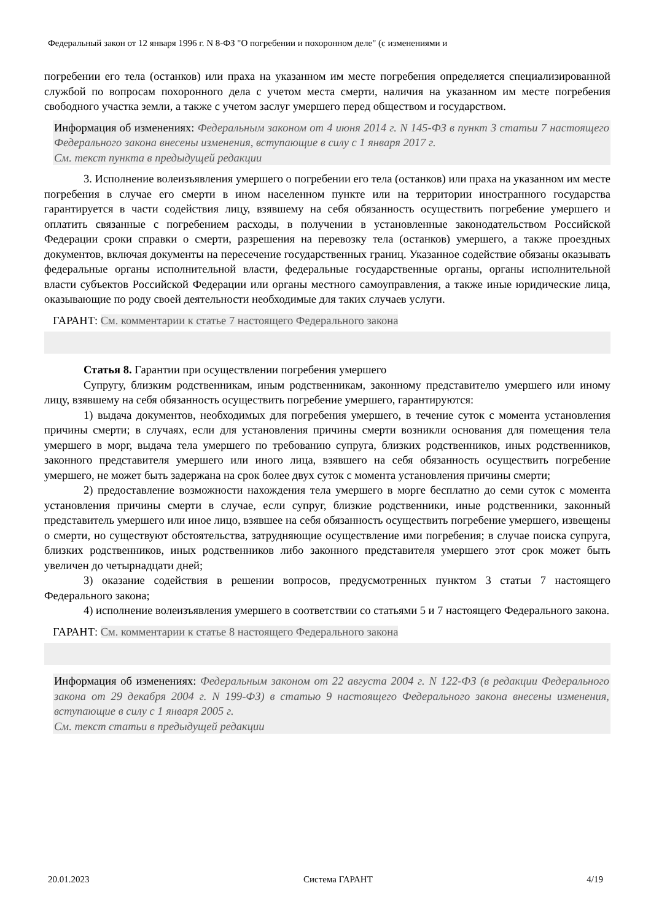Федеральный закон от 12 января 1996 г. N 8-ФЗ "О погребении и похоронном деле" (с изменениями и
погребении его тела (останков) или праха на указанном им месте погребения определяется специализированной службой по вопросам похоронного дела с учетом места смерти, наличия на указанном им месте погребения свободного участка земли, а также с учетом заслуг умершего перед обществом и государством.
Информация об изменениях: Федеральным законом от 4 июня 2014 г. N 145-ФЗ в пункт 3 статьи 7 настоящего Федерального закона внесены изменения, вступающие в силу с 1 января 2017 г.
См. текст пункта в предыдущей редакции
3. Исполнение волеизъявления умершего о погребении его тела (останков) или праха на указанном им месте погребения в случае его смерти в ином населенном пункте или на территории иностранного государства гарантируется в части содействия лицу, взявшему на себя обязанность осуществить погребение умершего и оплатить связанные с погребением расходы, в получении в установленные законодательством Российской Федерации сроки справки о смерти, разрешения на перевозку тела (останков) умершего, а также проездных документов, включая документы на пересечение государственных границ. Указанное содействие обязаны оказывать федеральные органы исполнительной власти, федеральные государственные органы, органы исполнительной власти субъектов Российской Федерации или органы местного самоуправления, а также иные юридические лица, оказывающие по роду своей деятельности необходимые для таких случаев услуги.
ГАРАНТ: См. комментарии к статье 7 настоящего Федерального закона
Статья 8. Гарантии при осуществлении погребения умершего
Супругу, близким родственникам, иным родственникам, законному представителю умершего или иному лицу, взявшему на себя обязанность осуществить погребение умершего, гарантируются:
1) выдача документов, необходимых для погребения умершего, в течение суток с момента установления причины смерти; в случаях, если для установления причины смерти возникли основания для помещения тела умершего в морг, выдача тела умершего по требованию супруга, близких родственников, иных родственников, законного представителя умершего или иного лица, взявшего на себя обязанность осуществить погребение умершего, не может быть задержана на срок более двух суток с момента установления причины смерти;
2) предоставление возможности нахождения тела умершего в морге бесплатно до семи суток с момента установления причины смерти в случае, если супруг, близкие родственники, иные родственники, законный представитель умершего или иное лицо, взявшее на себя обязанность осуществить погребение умершего, извещены о смерти, но существуют обстоятельства, затрудняющие осуществление ими погребения; в случае поиска супруга, близких родственников, иных родственников либо законного представителя умершего этот срок может быть увеличен до четырнадцати дней;
3) оказание содействия в решении вопросов, предусмотренных пунктом 3 статьи 7 настоящего Федерального закона;
4) исполнение волеизъявления умершего в соответствии со статьями 5 и 7 настоящего Федерального закона.
ГАРАНТ: См. комментарии к статье 8 настоящего Федерального закона
Информация об изменениях: Федеральным законом от 22 августа 2004 г. N 122-ФЗ (в редакции Федерального закона от 29 декабря 2004 г. N 199-ФЗ) в статью 9 настоящего Федерального закона внесены изменения, вступающие в силу с 1 января 2005 г.
См. текст статьи в предыдущей редакции
20.01.2023 Система ГАРАНТ 4/19